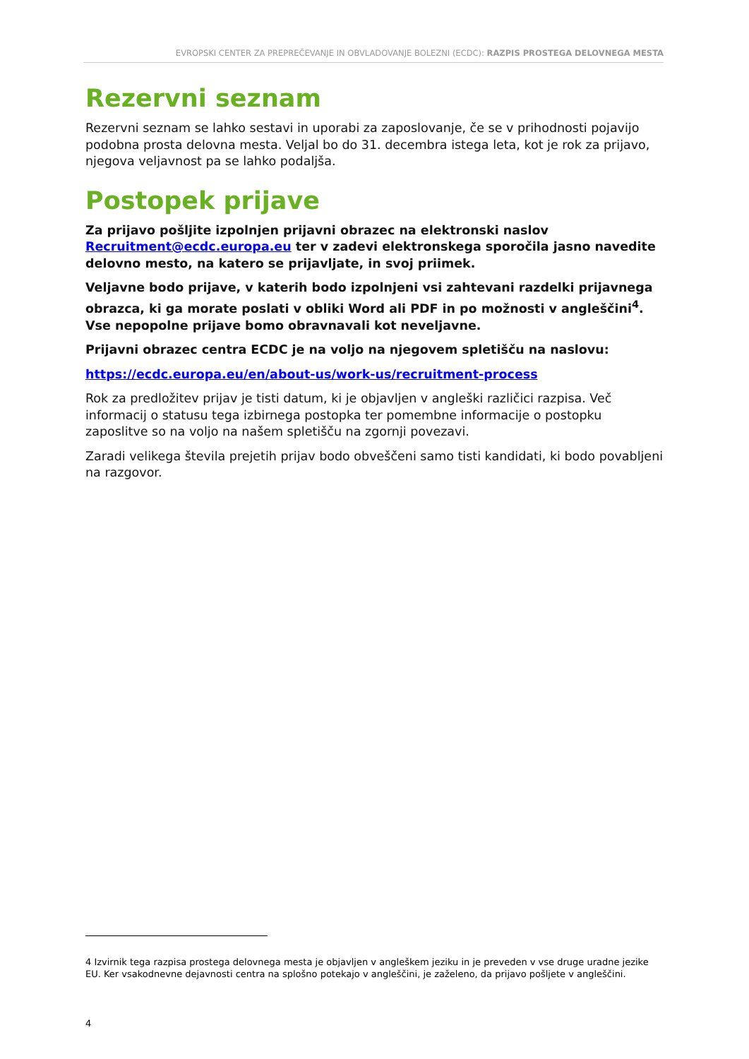EVROPSKI CENTER ZA PREPREČEVANJE IN OBVLADOVANJE BOLEZNI (ECDC): RAZPIS PROSTEGA DELOVNEGA MESTA
Rezervni seznam
Rezervni seznam se lahko sestavi in uporabi za zaposlovanje, če se v prihodnosti pojavijo podobna prosta delovna mesta. Veljal bo do 31. decembra istega leta, kot je rok za prijavo, njegova veljavnost pa se lahko podaljša.
Postopek prijave
Za prijavo pošljite izpolnjen prijavni obrazec na elektronski naslov Recruitment@ecdc.europa.eu ter v zadevi elektronskega sporočila jasno navedite delovno mesto, na katero se prijavljate, in svoj priimek.
Veljavne bodo prijave, v katerih bodo izpolnjeni vsi zahtevani razdelki prijavnega obrazca, ki ga morate poslati v obliki Word ali PDF in po možnosti v angleščini<sup>4</sup>. Vse nepopolne prijave bomo obravnavali kot neveljavne.
Prijavni obrazec centra ECDC je na voljo na njegovem spletišču na naslovu:
https://ecdc.europa.eu/en/about-us/work-us/recruitment-process
Rok za predložitev prijav je tisti datum, ki je objavljen v angleški različici razpisa. Več informacij o statusu tega izbirnega postopka ter pomembne informacije o postopku zaposlitve so na voljo na našem spletišču na zgornji povezavi.
Zaradi velikega števila prejetih prijav bodo obveščeni samo tisti kandidati, ki bodo povabljeni na razgovor.
4 Izvirnik tega razpisa prostega delovnega mesta je objavljen v angleškem jeziku in je preveden v vse druge uradne jezike EU. Ker vsakodnevne dejavnosti centra na splošno potekajo v angleščini, je zaželeno, da prijavo pošljete v angleščini.
4